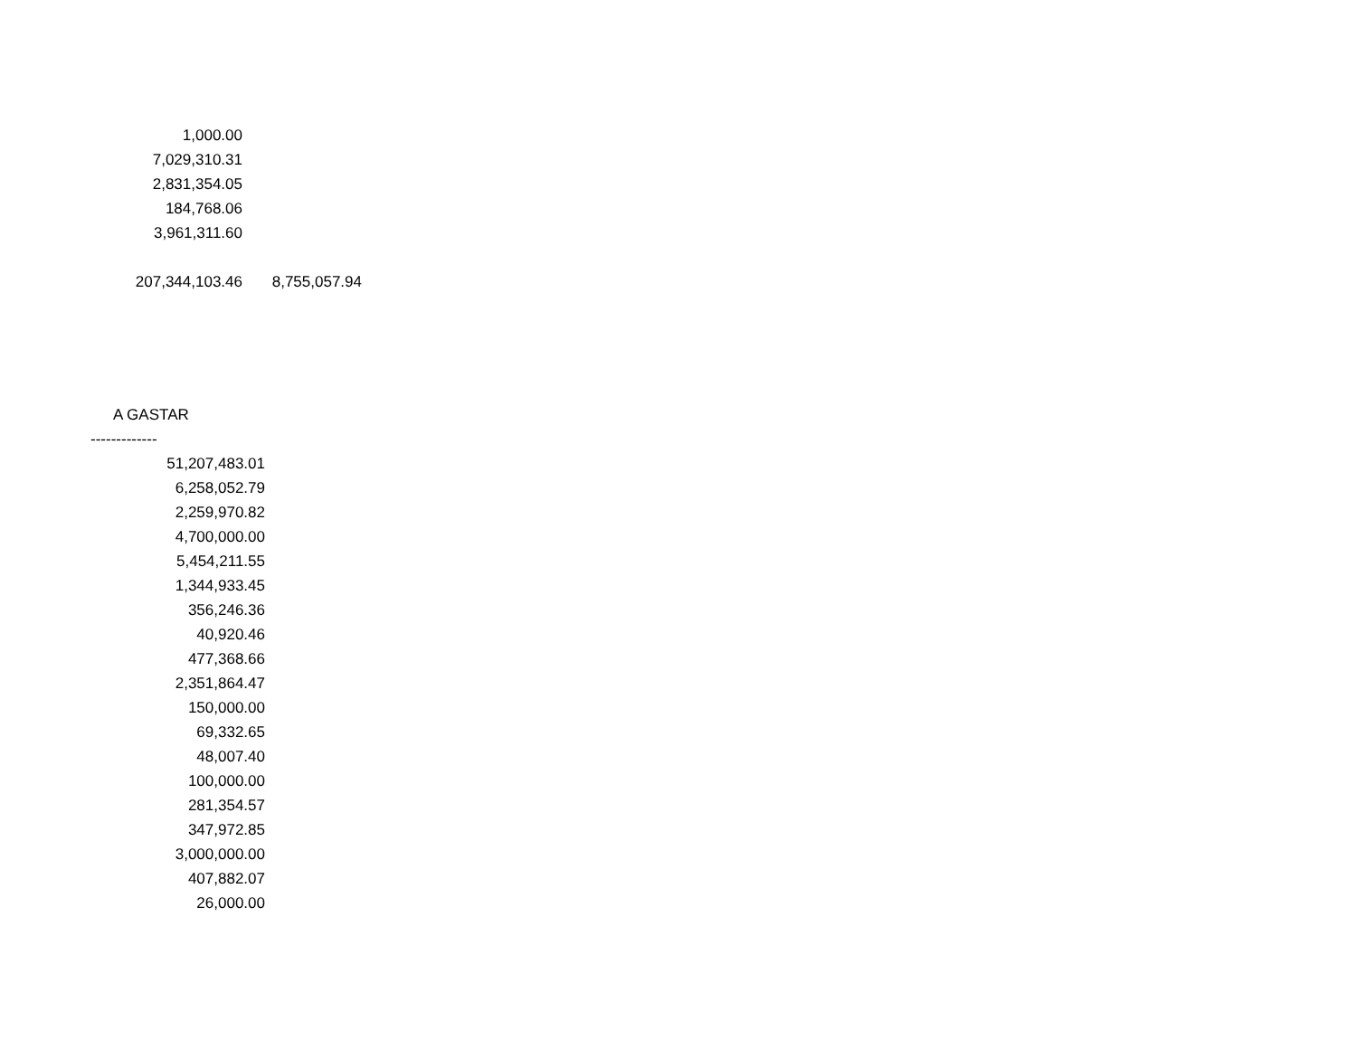| 1,000.00 | |
| 7,029,310.31 | |
| 2,831,354.05 | |
| 184,768.06 | |
| 3,961,311.60 | |
| 207,344,103.46 | 8,755,057.94 |
| A GASTAR |
| ------------- |
| 51,207,483.01 |
| 6,258,052.79 |
| 2,259,970.82 |
| 4,700,000.00 |
| 5,454,211.55 |
| 1,344,933.45 |
| 356,246.36 |
| 40,920.46 |
| 477,368.66 |
| 2,351,864.47 |
| 150,000.00 |
| 69,332.65 |
| 48,007.40 |
| 100,000.00 |
| 281,354.57 |
| 347,972.85 |
| 3,000,000.00 |
| 407,882.07 |
| 26,000.00 |